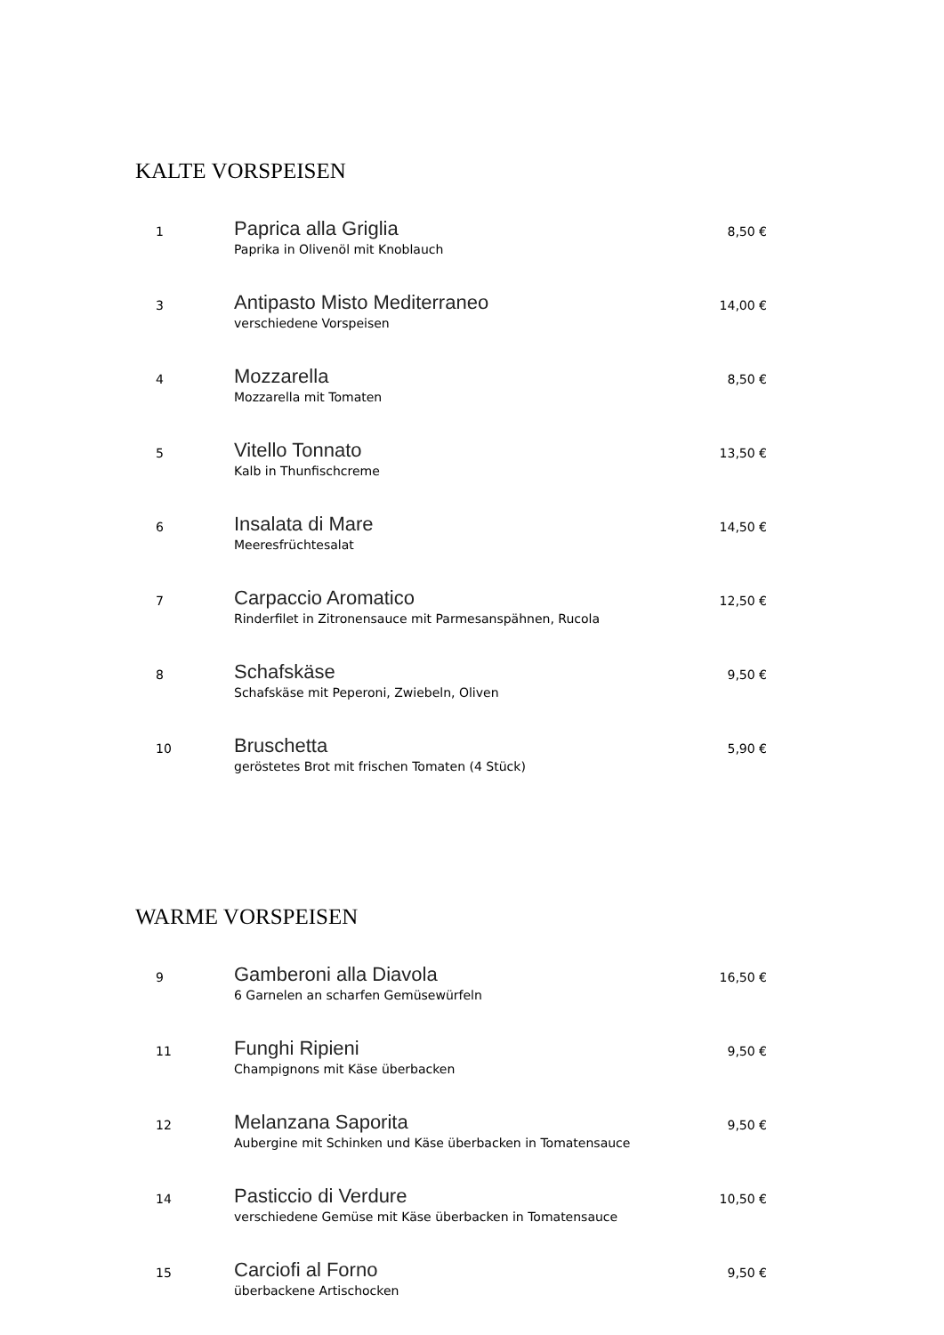KALTE VORSPEISEN
| 1 | Paprica alla Griglia Paprika in Olivenöl mit Knoblauch | 8,50 € |
| 3 | Antipasto Misto Mediterraneo verschiedene Vorspeisen | 14,00 € |
| 4 | Mozzarella Mozzarella mit Tomaten | 8,50 € |
| 5 | Vitello Tonnato Kalb in Thunfischcreme | 13,50 € |
| 6 | Insalata di Mare Meeresfrüchtesalat | 14,50 € |
| 7 | Carpaccio Aromatico Rinderfilet in Zitronensauce mit Parmesanspähnen, Rucola | 12,50 € |
| 8 | Schafskäse Schafskäse mit Peperoni, Zwiebeln, Oliven | 9,50 € |
| 10 | Bruschetta geröstetes Brot mit frischen Tomaten (4 Stück) | 5,90 € |
WARME VORSPEISEN
| 9 | Gamberoni alla Diavola 6 Garnelen an scharfen Gemüsewürfeln | 16,50 € |
| 11 | Funghi Ripieni Champignons mit Käse überbacken | 9,50 € |
| 12 | Melanzana Saporita Aubergine mit Schinken und Käse überbacken in Tomatensauce | 9,50 € |
| 14 | Pasticcio di Verdure verschiedene Gemüse mit Käse überbacken in Tomatensauce | 10,50 € |
| 15 | Carciofi al Forno überbackene Artischocken | 9,50 € |